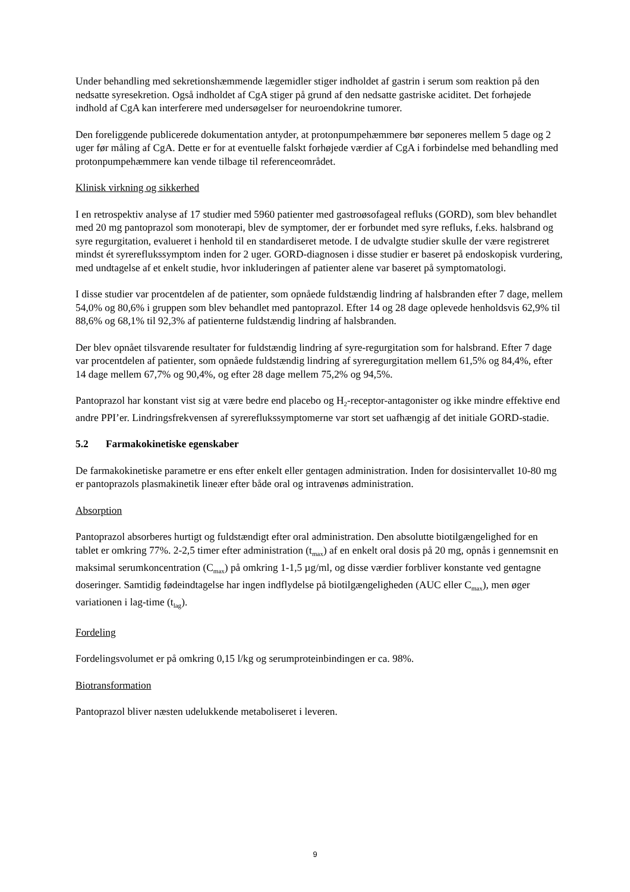Under behandling med sekretionshæmmende lægemidler stiger indholdet af gastrin i serum som reaktion på den nedsatte syresekretion. Også indholdet af CgA stiger på grund af den nedsatte gastriske aciditet. Det forhøjede indhold af CgA kan interferere med undersøgelser for neuroendokrine tumorer.
Den foreliggende publicerede dokumentation antyder, at protonpumpehæmmere bør seponeres mellem 5 dage og 2 uger før måling af CgA. Dette er for at eventuelle falskt forhøjede værdier af CgA i forbindelse med behandling med protonpumpehæmmere kan vende tilbage til referenceområdet.
Klinisk virkning og sikkerhed
I en retrospektiv analyse af 17 studier med 5960 patienter med gastroøsofageal refluks (GORD), som blev behandlet med 20 mg pantoprazol som monoterapi, blev de symptomer, der er forbundet med syre refluks, f.eks. halsbrand og syre regurgitation, evalueret i henhold til en standardiseret metode. I de udvalgte studier skulle der være registreret mindst ét syrerefluks­symptom inden for 2 uger. GORD-diagnosen i disse studier er baseret på endoskopisk vurdering, med undtagelse af et enkelt studie, hvor inkluderingen af patienter alene var baseret på symptomatologi.
I disse studier var procentdelen af de patienter, som opnåede fuldstændig lindring af halsbranden efter 7 dage, mellem 54,0% og 80,6% i gruppen som blev behandlet med pantoprazol. Efter 14 og 28 dage oplevede henholdsvis 62,9% til 88,6% og 68,1% til 92,3% af patienterne fuldstændig lindring af halsbranden.
Der blev opnået tilsvarende resultater for fuldstændig lindring af syre-regurgitation som for halsbrand. Efter 7 dage var procentdelen af patienter, som opnåede fuldstændig lindring af syreregurgitation mellem 61,5% og 84,4%, efter 14 dage mellem 67,7% og 90,4%, og efter 28 dage mellem 75,2% og 94,5%.
Pantoprazol har konstant vist sig at være bedre end placebo og H<sub>2</sub>-receptor-antagonister og ikke mindre effektive end andre PPI’er. Lindringsfrekvensen af syrerefluks­symptomerne var stort set uafhængig af det initiale GORD-stadie.
5.2 Farmakokinetiske egenskaber
De farmakokinetiske parametre er ens efter enkelt eller gentagen administration. Inden for dosisintervallet 10-80 mg er pantoprazols plasmakinetik lineær efter både oral og intravenøs administration.
Absorption
Pantoprazol absorberes hurtigt og fuldstændigt efter oral administration. Den absolutte biotilgængelighed for en tablet er omkring 77%. 2-2,5 timer efter administration (t<sub>max</sub>) af en enkelt oral dosis på 20 mg, opnås i gennemsnit en maksimal serumkoncentration (C<sub>max</sub>) på omkring 1-1,5 µg/ml, og disse værdier forbliver konstante ved gentagne doseringer. Samtidig fødeindtagelse har ingen indflydelse på biotilgængeligheden (AUC eller C<sub>max</sub>), men øger variationen i lag-time (t<sub>lag</sub>).
Fordeling
Fordelingsvolumet er på omkring 0,15 l/kg og serumproteinbindingen er ca. 98%.
Biotransformation
Pantoprazol bliver næsten udelukkende metaboliseret i leveren.
9